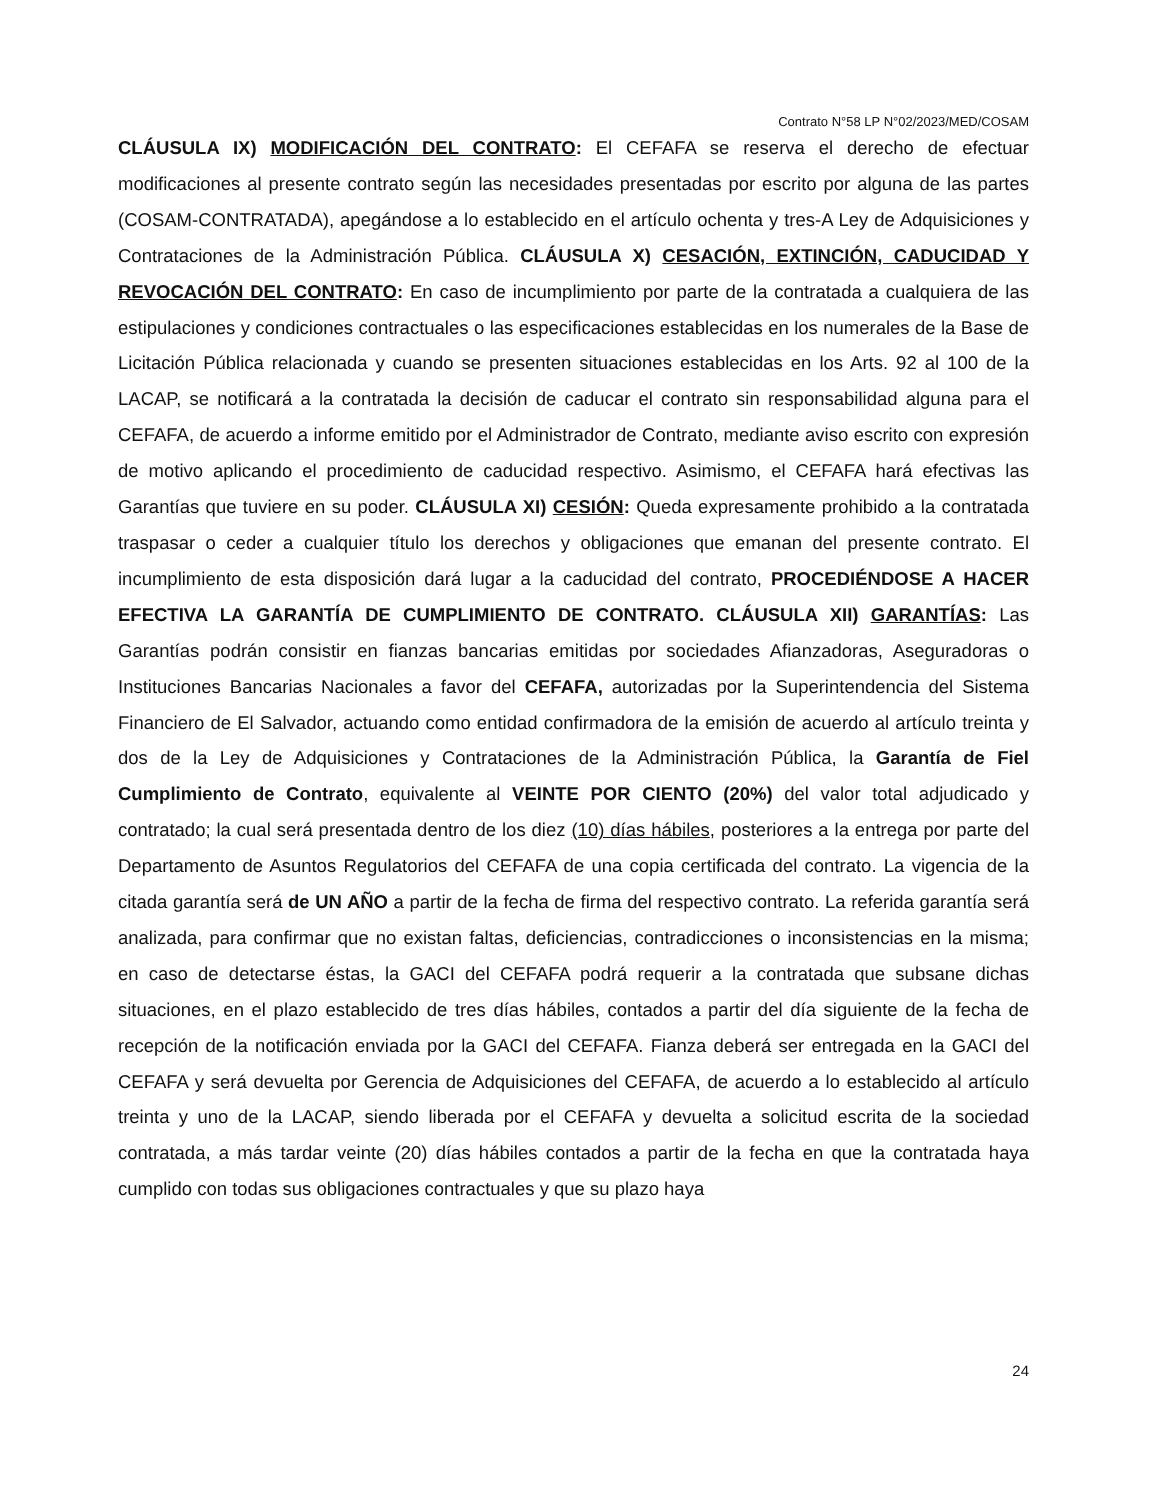Contrato N°58 LP N°02/2023/MED/COSAM
CLÁUSULA IX) MODIFICACIÓN DEL CONTRATO: El CEFAFA se reserva el derecho de efectuar modificaciones al presente contrato según las necesidades presentadas por escrito por alguna de las partes (COSAM-CONTRATADA), apegándose a lo establecido en el artículo ochenta y tres-A Ley de Adquisiciones y Contrataciones de la Administración Pública. CLÁUSULA X) CESACIÓN, EXTINCIÓN, CADUCIDAD Y REVOCACIÓN DEL CONTRATO: En caso de incumplimiento por parte de la contratada a cualquiera de las estipulaciones y condiciones contractuales o las especificaciones establecidas en los numerales de la Base de Licitación Pública relacionada y cuando se presenten situaciones establecidas en los Arts. 92 al 100 de la LACAP, se notificará a la contratada la decisión de caducar el contrato sin responsabilidad alguna para el CEFAFA, de acuerdo a informe emitido por el Administrador de Contrato, mediante aviso escrito con expresión de motivo aplicando el procedimiento de caducidad respectivo. Asimismo, el CEFAFA hará efectivas las Garantías que tuviere en su poder. CLÁUSULA XI) CESIÓN: Queda expresamente prohibido a la contratada traspasar o ceder a cualquier título los derechos y obligaciones que emanan del presente contrato. El incumplimiento de esta disposición dará lugar a la caducidad del contrato, PROCEDIÉNDOSE A HACER EFECTIVA LA GARANTÍA DE CUMPLIMIENTO DE CONTRATO. CLÁUSULA XII) GARANTÍAS: Las Garantías podrán consistir en fianzas bancarias emitidas por sociedades Afianzadoras, Aseguradoras o Instituciones Bancarias Nacionales a favor del CEFAFA, autorizadas por la Superintendencia del Sistema Financiero de El Salvador, actuando como entidad confirmadora de la emisión de acuerdo al artículo treinta y dos de la Ley de Adquisiciones y Contrataciones de la Administración Pública, la Garantía de Fiel Cumplimiento de Contrato, equivalente al VEINTE POR CIENTO (20%) del valor total adjudicado y contratado; la cual será presentada dentro de los diez (10) días hábiles, posteriores a la entrega por parte del Departamento de Asuntos Regulatorios del CEFAFA de una copia certificada del contrato. La vigencia de la citada garantía será de UN AÑO a partir de la fecha de firma del respectivo contrato. La referida garantía será analizada, para confirmar que no existan faltas, deficiencias, contradicciones o inconsistencias en la misma; en caso de detectarse éstas, la GACI del CEFAFA podrá requerir a la contratada que subsane dichas situaciones, en el plazo establecido de tres días hábiles, contados a partir del día siguiente de la fecha de recepción de la notificación enviada por la GACI del CEFAFA. Fianza deberá ser entregada en la GACI del CEFAFA y será devuelta por Gerencia de Adquisiciones del CEFAFA, de acuerdo a lo establecido al artículo treinta y uno de la LACAP, siendo liberada por el CEFAFA y devuelta a solicitud escrita de la sociedad contratada, a más tardar veinte (20) días hábiles contados a partir de la fecha en que la contratada haya cumplido con todas sus obligaciones contractuales y que su plazo haya
24